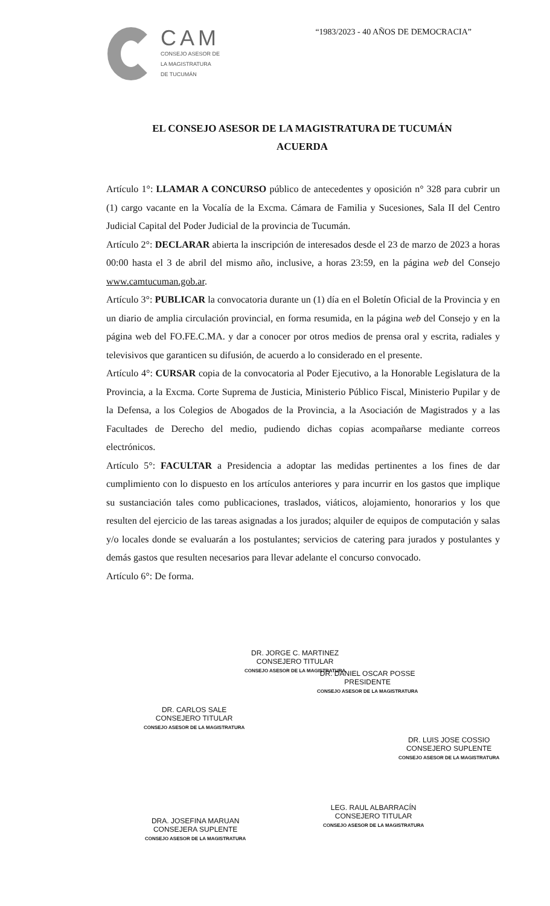CAM
CONSEJO ASESOR DE
LA MAGISTRATURA
DE TUCUMÁN
“1983/2023 - 40 AÑOS DE DEMOCRACIA”
EL CONSEJO ASESOR DE LA MAGISTRATURA DE TUCUMÁN
ACUERDA
Artículo 1°: LLAMAR A CONCURSO público de antecedentes y oposición n° 328 para cubrir un (1) cargo vacante en la Vocalía de la Excma. Cámara de Familia y Sucesiones, Sala II del Centro Judicial Capital del Poder Judicial de la provincia de Tucumán.
Artículo 2°: DECLARAR abierta la inscripción de interesados desde el 23 de marzo de 2023 a horas 00:00 hasta el 3 de abril del mismo año, inclusive, a horas 23:59, en la página web del Consejo www.camtucuman.gob.ar.
Artículo 3°: PUBLICAR la convocatoria durante un (1) día en el Boletín Oficial de la Provincia y en un diario de amplia circulación provincial, en forma resumida, en la página web del Consejo y en la página web del FO.FE.C.MA. y dar a conocer por otros medios de prensa oral y escrita, radiales y televisivos que garanticen su difusión, de acuerdo a lo considerado en el presente.
Artículo 4°: CURSAR copia de la convocatoria al Poder Ejecutivo, a la Honorable Legislatura de la Provincia, a la Excma. Corte Suprema de Justicia, Ministerio Público Fiscal, Ministerio Pupilar y de la Defensa, a los Colegios de Abogados de la Provincia, a la Asociación de Magistrados y a las Facultades de Derecho del medio, pudiendo dichas copias acompañarse mediante correos electrónicos.
Artículo 5°: FACULTAR a Presidencia a adoptar las medidas pertinentes a los fines de dar cumplimiento con lo dispuesto en los artículos anteriores y para incurrir en los gastos que implique su sustanciación tales como publicaciones, traslados, viáticos, alojamiento, honorarios y los que resulten del ejercicio de las tareas asignadas a los jurados; alquiler de equipos de computación y salas y/o locales donde se evaluarán a los postulantes; servicios de catering para jurados y postulantes y demás gastos que resulten necesarios para llevar adelante el concurso convocado.
Artículo 6°: De forma.
DR. JORGE C. MARTINEZ
CONSEJERO TITULAR
CONSEJO ASESOR DE LA MAGISTRATURA
DR. DANIEL OSCAR POSSE
PRESIDENTE
CONSEJO ASESOR DE LA MAGISTRATURA
DR. CARLOS SALE
CONSEJERO TITULAR
CONSEJO ASESOR DE LA MAGISTRATURA
DR. LUIS JOSE COSSIO
CONSEJERO SUPLENTE
CONSEJO ASESOR DE LA MAGISTRATURA
LEG. RAUL ALBARRACÍN
CONSEJERO TITULAR
CONSEJO ASESOR DE LA MAGISTRATURA
DRA. JOSEFINA MARUAN
CONSEJERA SUPLENTE
CONSEJO ASESOR DE LA MAGISTRATURA